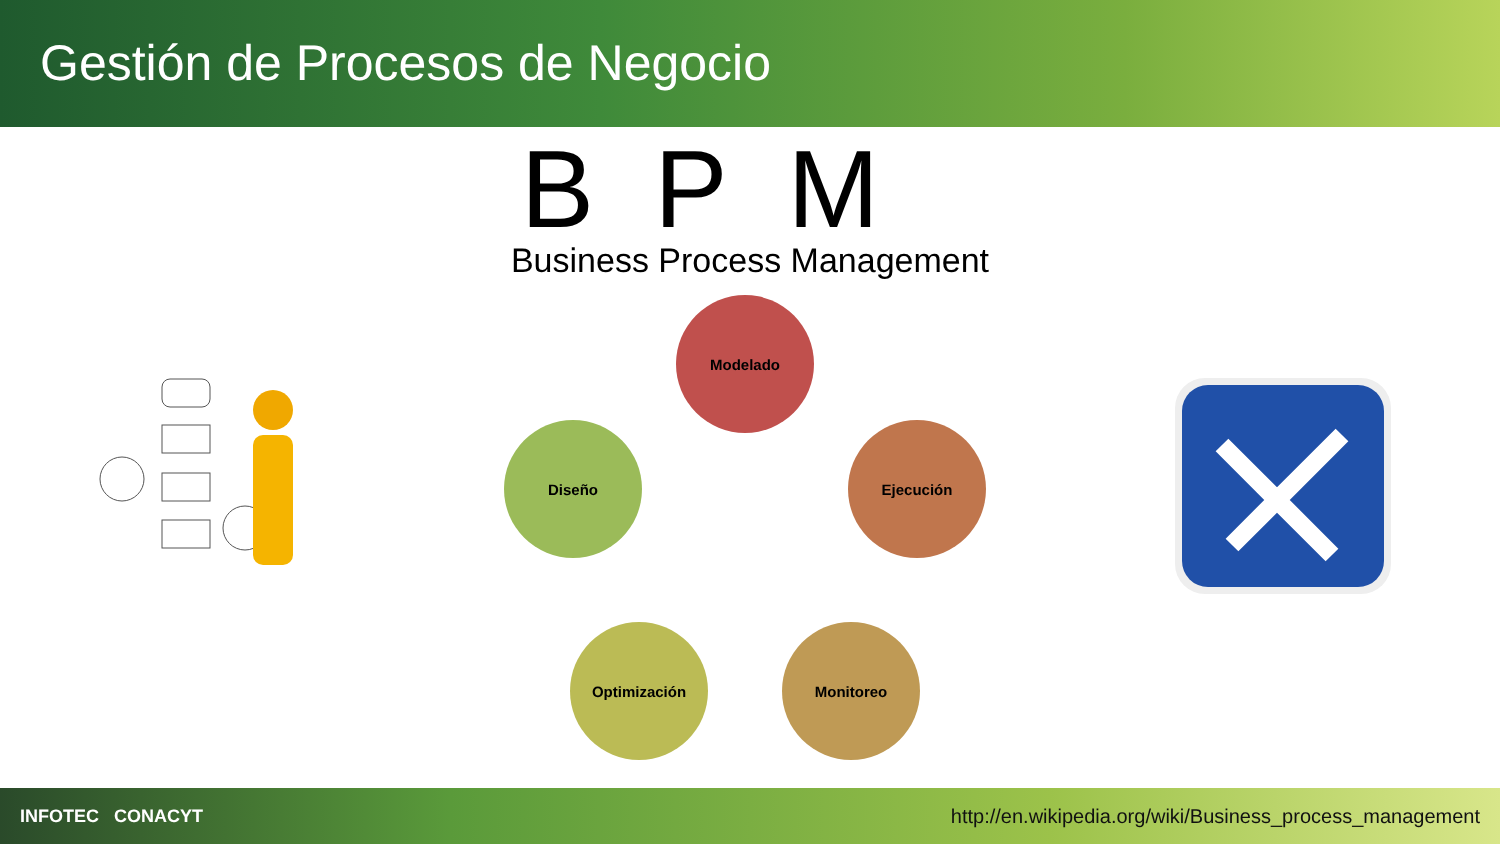Gestión de Procesos de Negocio
BPM
Business Process Management
Modelado
Ejecución
Monitoreo
Optimización
Diseño
INFOTEC CONACYT http://en.wikipedia.org/wiki/Business_process_management